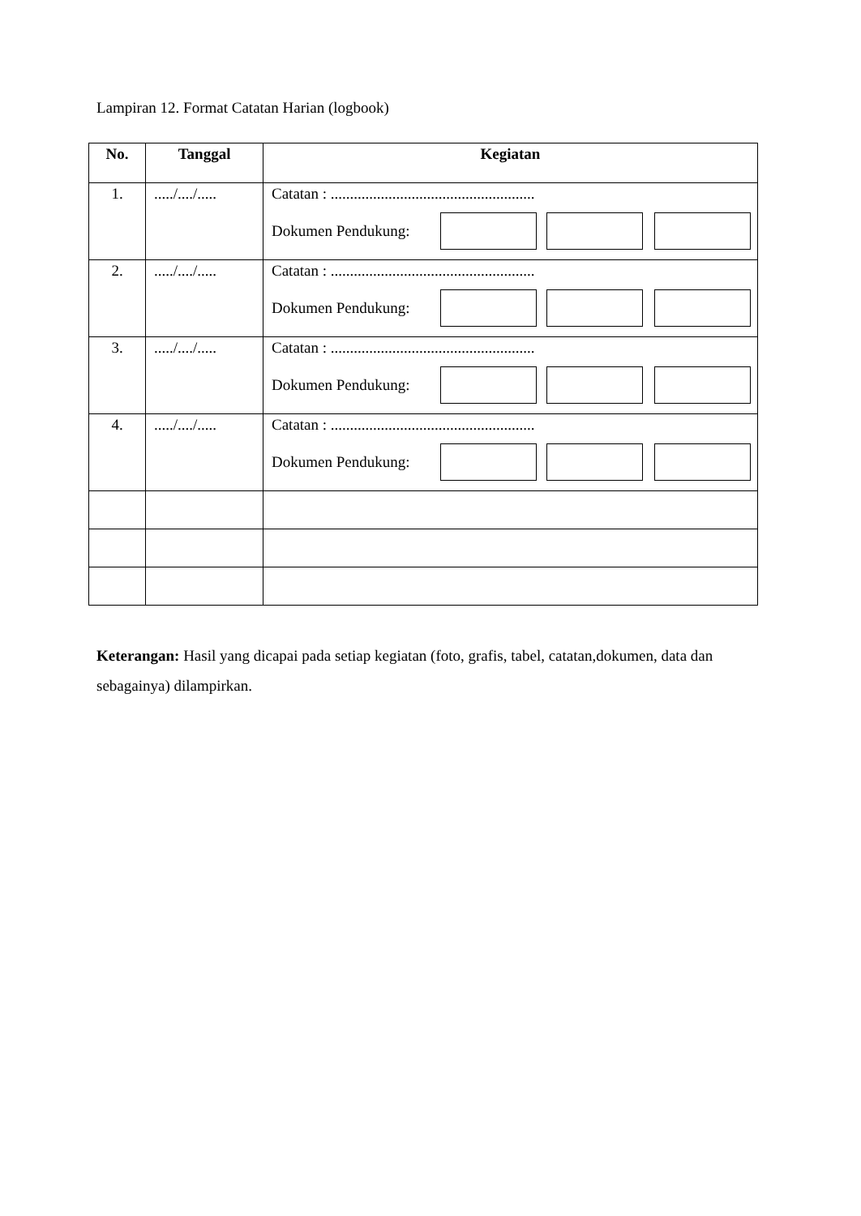Lampiran 12. Format Catatan Harian (logbook)
| No. | Tanggal | Kegiatan |
| --- | --- | --- |
| 1. | ...../..../..... | Catatan : ..................................................... Dokumen Pendukung: |
| 2. | ...../..../..... | Catatan : ..................................................... Dokumen Pendukung: |
| 3. | ...../..../..... | Catatan : ..................................................... Dokumen Pendukung: |
| 4. | ...../..../..... | Catatan : ..................................................... Dokumen Pendukung: |
Keterangan: Hasil yang dicapai pada setiap kegiatan (foto, grafis, tabel, catatan,dokumen, data dan sebagainya) dilampirkan.